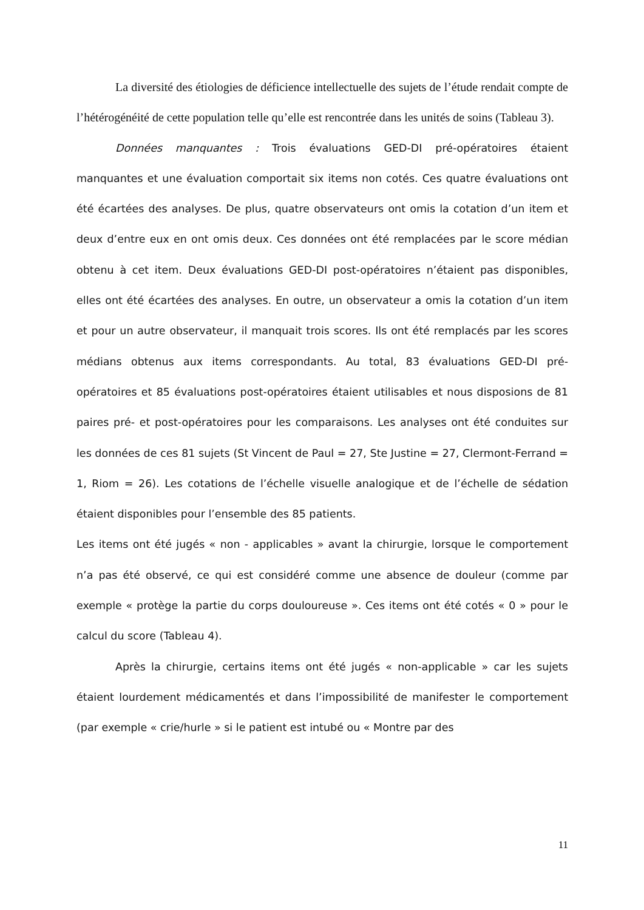La diversité des étiologies de déficience intellectuelle des sujets de l’étude rendait compte de l’hétérogénéité de cette population telle qu’elle est rencontrée dans les unités de soins (Tableau 3).
Données manquantes : Trois évaluations GED-DI pré-opératoires étaient manquantes et une évaluation comportait six items non cotés. Ces quatre évaluations ont été écartées des analyses. De plus, quatre observateurs ont omis la cotation d’un item et deux d’entre eux en ont omis deux. Ces données ont été remplacées par le score médian obtenu à cet item. Deux évaluations GED-DI post-opératoires n’étaient pas disponibles, elles ont été écartées des analyses. En outre, un observateur a omis la cotation d’un item et pour un autre observateur, il manquait trois scores. Ils ont été remplacés par les scores médians obtenus aux items correspondants. Au total, 83 évaluations GED-DI pré-opératoires et 85 évaluations post-opératoires étaient utilisables et nous disposions de 81 paires pré- et post-opératoires pour les comparaisons. Les analyses ont été conduites sur les données de ces 81 sujets (St Vincent de Paul = 27, Ste Justine = 27, Clermont-Ferrand = 1, Riom = 26). Les cotations de l’échelle visuelle analogique et de l’échelle de sédation étaient disponibles pour l’ensemble des 85 patients.
Les items ont été jugés « non - applicables » avant la chirurgie, lorsque le comportement n’a pas été observé, ce qui est considéré comme une absence de douleur (comme par exemple « protège la partie du corps douloureuse ». Ces items ont été cotés « 0 » pour le calcul du score (Tableau 4).
Après la chirurgie, certains items ont été jugés « non-applicable » car les sujets étaient lourdement médicamentés et dans l’impossibilité de manifester le comportement (par exemple « crie/hurle » si le patient est intubé ou « Montre par des
11